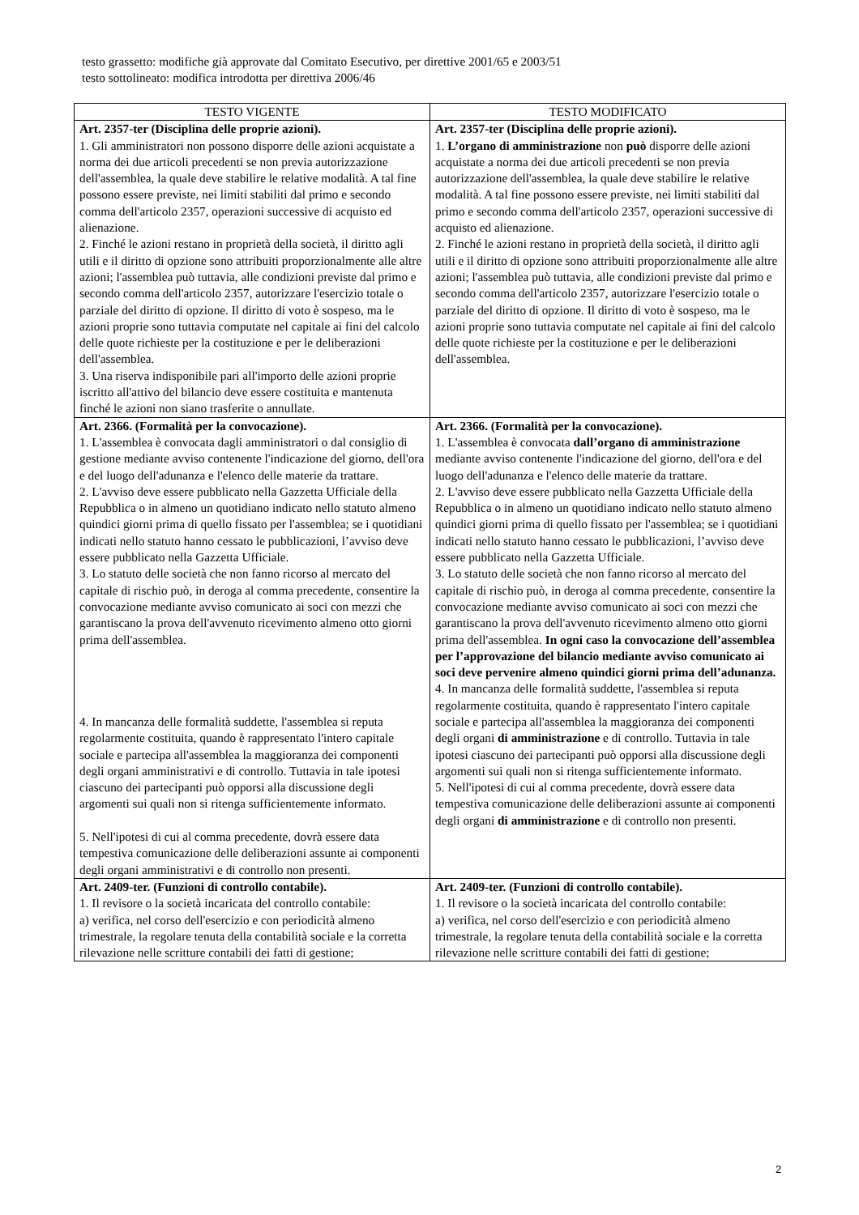testo grassetto: modifiche già approvate dal Comitato Esecutivo, per direttive 2001/65 e 2003/51
testo sottolineato: modifica introdotta per direttiva 2006/46
| TESTO VIGENTE | TESTO MODIFICATO |
| --- | --- |
| Art. 2357-ter (Disciplina delle proprie azioni). 1. Gli amministratori non possono disporre delle azioni acquistate a norma dei due articoli precedenti se non previa autorizzazione dell'assemblea, la quale deve stabilire le relative modalità. A tal fine possono essere previste, nei limiti stabiliti dal primo e secondo comma dell'articolo 2357, operazioni successive di acquisto ed alienazione. 2. Finché le azioni restano in proprietà della società, il diritto agli utili e il diritto di opzione sono attribuiti proporzionalmente alle altre azioni; l'assemblea può tuttavia, alle condizioni previste dal primo e secondo comma dell'articolo 2357, autorizzare l'esercizio totale o parziale del diritto di opzione. Il diritto di voto è sospeso, ma le azioni proprie sono tuttavia computate nel capitale ai fini del calcolo delle quote richieste per la costituzione e per le deliberazioni dell'assemblea. 3. Una riserva indisponibile pari all'importo delle azioni proprie iscritto all'attivo del bilancio deve essere costituita e mantenuta finché le azioni non siano trasferite o annullate. | Art. 2357-ter (Disciplina delle proprie azioni). 1. L’organo di amministrazione non può disporre delle azioni acquistate a norma dei due articoli precedenti se non previa autorizzazione dell'assemblea, la quale deve stabilire le relative modalità. A tal fine possono essere previste, nei limiti stabiliti dal primo e secondo comma dell'articolo 2357, operazioni successive di acquisto ed alienazione. 2. Finché le azioni restano in proprietà della società, il diritto agli utili e il diritto di opzione sono attribuiti proporzionalmente alle altre azioni; l'assemblea può tuttavia, alle condizioni previste dal primo e secondo comma dell'articolo 2357, autorizzare l'esercizio totale o parziale del diritto di opzione. Il diritto di voto è sospeso, ma le azioni proprie sono tuttavia computate nel capitale ai fini del calcolo delle quote richieste per la costituzione e per le deliberazioni dell'assemblea. |
| Art. 2366. (Formalità per la convocazione). 1. L'assemblea è convocata dagli amministratori o dal consiglio di gestione mediante avviso contenente l'indicazione del giorno, dell'ora e del luogo dell'adunanza e l'elenco delle materie da trattare. 2. L'avviso deve essere pubblicato nella Gazzetta Ufficiale della Repubblica o in almeno un quotidiano indicato nello statuto almeno quindici giorni prima di quello fissato per l'assemblea; se i quotidiani indicati nello statuto hanno cessato le pubblicazioni, l’avviso deve essere pubblicato nella Gazzetta Ufficiale. 3. Lo statuto delle società che non fanno ricorso al mercato del capitale di rischio può, in deroga al comma precedente, consentire la convocazione mediante avviso comunicato ai soci con mezzi che garantiscano la prova dell'avvenuto ricevimento almeno otto giorni prima dell'assemblea. 4. In mancanza delle formalità suddette, l'assemblea si reputa regolarmente costituita, quando è rappresentato l'intero capitale sociale e partecipa all'assemblea la maggioranza dei componenti degli organi amministrativi e di controllo. Tuttavia in tale ipotesi ciascuno dei partecipanti può opporsi alla discussione degli argomenti sui quali non si ritenga sufficientemente informato. 5. Nell'ipotesi di cui al comma precedente, dovrà essere data tempestiva comunicazione delle deliberazioni assunte ai componenti degli organi amministrativi e di controllo non presenti. | Art. 2366. (Formalità per la convocazione). 1. L'assemblea è convocata dall’organo di amministrazione mediante avviso contenente l'indicazione del giorno, dell'ora e del luogo dell'adunanza e l'elenco delle materie da trattare. 2. L'avviso deve essere pubblicato nella Gazzetta Ufficiale della Repubblica o in almeno un quotidiano indicato nello statuto almeno quindici giorni prima di quello fissato per l'assemblea; se i quotidiani indicati nello statuto hanno cessato le pubblicazioni, l’avviso deve essere pubblicato nella Gazzetta Ufficiale. 3. Lo statuto delle società che non fanno ricorso al mercato del capitale di rischio può, in deroga al comma precedente, consentire la convocazione mediante avviso comunicato ai soci con mezzi che garantiscano la prova dell'avvenuto ricevimento almeno otto giorni prima dell'assemblea. In ogni caso la convocazione dell’assemblea per l’approvazione del bilancio mediante avviso comunicato ai soci deve pervenire almeno quindici giorni prima dell’adunanza. 4. In mancanza delle formalità suddette, l'assemblea si reputa regolarmente costituita, quando è rappresentato l'intero capitale sociale e partecipa all'assemblea la maggioranza dei componenti degli organi di amministrazione e di controllo. Tuttavia in tale ipotesi ciascuno dei partecipanti può opporsi alla discussione degli argomenti sui quali non si ritenga sufficientemente informato. 5. Nell'ipotesi di cui al comma precedente, dovrà essere data tempestiva comunicazione delle deliberazioni assunte ai componenti degli organi di amministrazione e di controllo non presenti. |
| Art. 2409-ter. (Funzioni di controllo contabile). 1. Il revisore o la società incaricata del controllo contabile: a) verifica, nel corso dell'esercizio e con periodicità almeno trimestrale, la regolare tenuta della contabilità sociale e la corretta rilevazione nelle scritture contabili dei fatti di gestione; | Art. 2409-ter. (Funzioni di controllo contabile). 1. Il revisore o la società incaricata del controllo contabile: a) verifica, nel corso dell'esercizio e con periodicità almeno trimestrale, la regolare tenuta della contabilità sociale e la corretta rilevazione nelle scritture contabili dei fatti di gestione; |
2